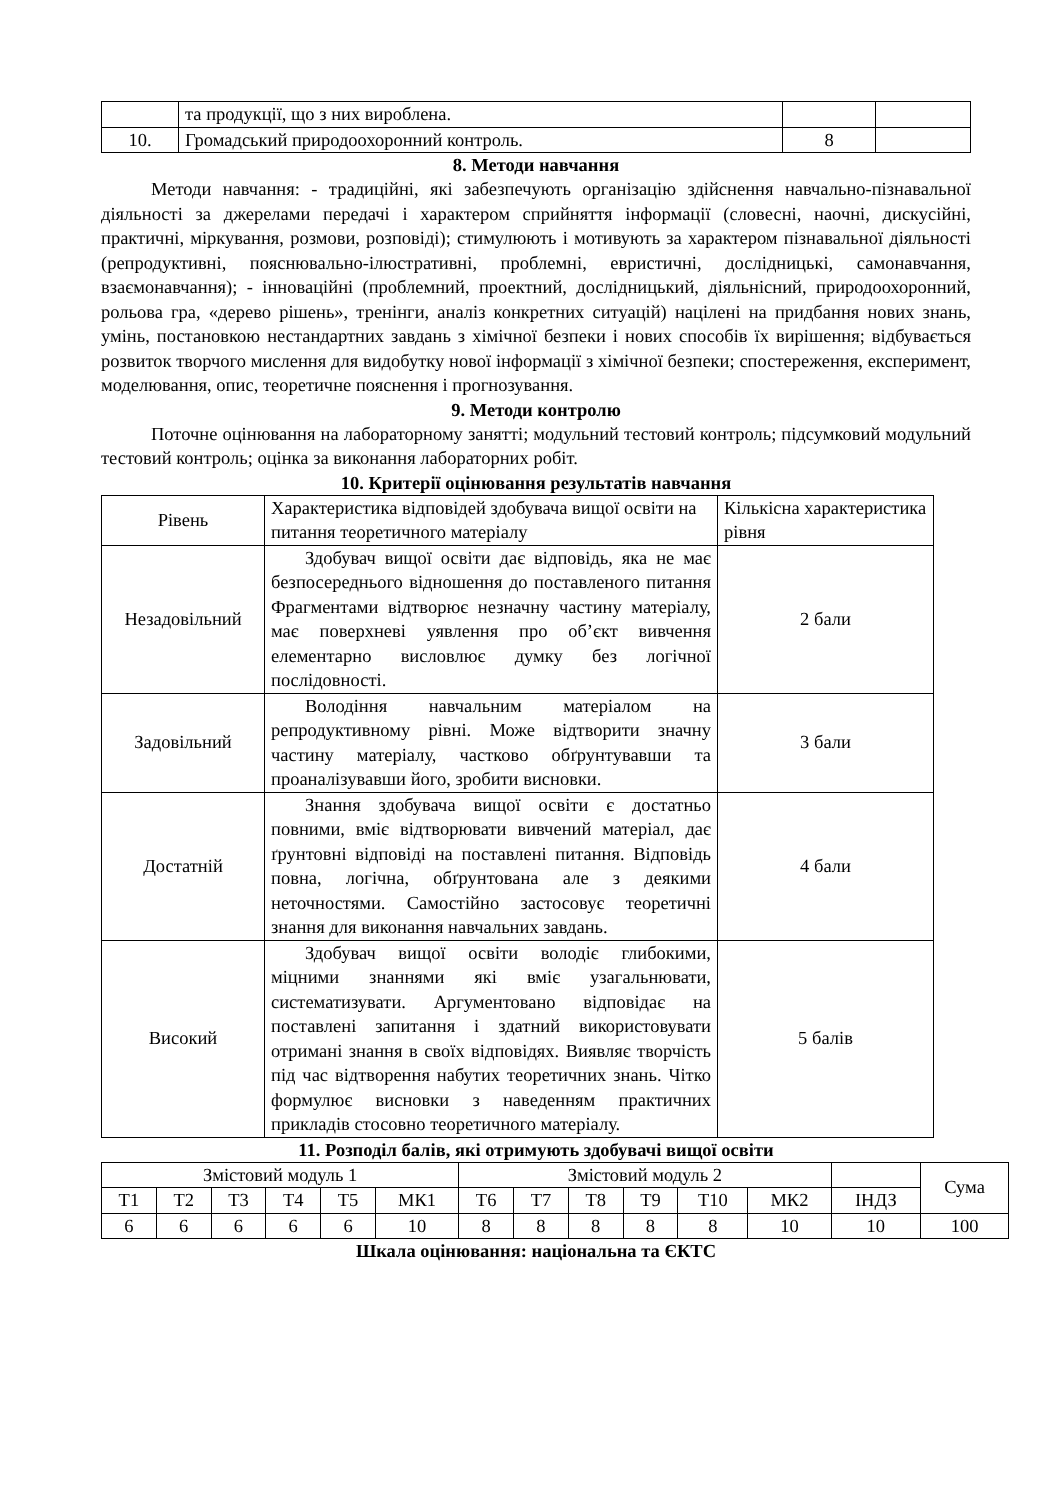| | та продукції, що з них вироблена. | | |
| 10. | Громадський природоохоронний контроль. | 8 | |
8. Методи навчання
Методи навчання: - традиційні, які забезпечують організацію здійснення навчально-пізнавальної діяльності за джерелами передачі і характером сприйняття інформації (словесні, наочні, дискусійні, практичні, міркування, розмови, розповіді); стимулюють і мотивують за характером пізнавальної діяльності (репродуктивні, пояснювально-ілюстративні, проблемні, евристичні, дослідницькі, самонавчання, взаємонавчання); - інноваційні (проблемний, проектний, дослідницький, діяльнісний, природоохоронний, рольова гра, «дерево рішень», тренінги, аналіз конкретних ситуацій) націлені на придбання нових знань, умінь, постановкою нестандартних завдань з хімічної безпеки і нових способів їх вирішення; відбувається розвиток творчого мислення для видобутку нової інформації з хімічної безпеки; спостереження, експеримент, моделювання, опис, теоретичне пояснення і прогнозування.
9. Методи контролю
Поточне оцінювання на лабораторному занятті; модульний тестовий контроль; підсумковий модульний тестовий контроль; оцінка за виконання лабораторних робіт.
10. Критерії оцінювання результатів навчання
| Рівень | Характеристика відповідей здобувача вищої освіти на питання теоретичного матеріалу | Кількісна характеристика рівня |
| Незадовільний | Здобувач вищої освіти дає відповідь, яка не має безпосереднього відношення до поставленого питання Фрагментами відтворює незначну частину матеріалу, має поверхневі уявлення про об’єкт вивчення елементарно висловлює думку без логічної послідовності. | 2 бали |
| Задовільний | Володіння навчальним матеріалом на репродуктивному рівні. Може відтворити значну частину матеріалу, частково обґрунтувавши та проаналізувавши його, зробити висновки. | 3 бали |
| Достатній | Знання здобувача вищої освіти є достатньо повними, вміє відтворювати вивчений матеріал, дає ґрунтовні відповіді на поставлені питання. Відповідь повна, логічна, обґрунтована але з деякими неточностями. Самостійно застосовує теоретичні знання для виконання навчальних завдань. | 4 бали |
| Високий | Здобувач вищої освіти володіє глибокими, міцними знаннями які вміє узагальнювати, систематизувати. Аргументовано відповідає на поставлені запитання і здатний використовувати отримані знання в своїх відповідях. Виявляє творчість під час відтворення набутих теоретичних знань. Чітко формулює висновки з наведенням практичних прикладів стосовно теоретичного матеріалу. | 5 балів |
11. Розподіл балів, які отримують здобувачі вищої освіти
| Змістовий модуль 1 | | | | | | Змістовий модуль 2 | | | | | | | Сума |
| Т1 | Т2 | Т3 | Т4 | Т5 | МК1 | Т6 | Т7 | Т8 | Т9 | Т10 | МК2 | ІНДЗ | |
| 6 | 6 | 6 | 6 | 6 | 10 | 8 | 8 | 8 | 8 | 8 | 10 | 10 | 100 |
Шкала оцінювання: національна та ЄКТС